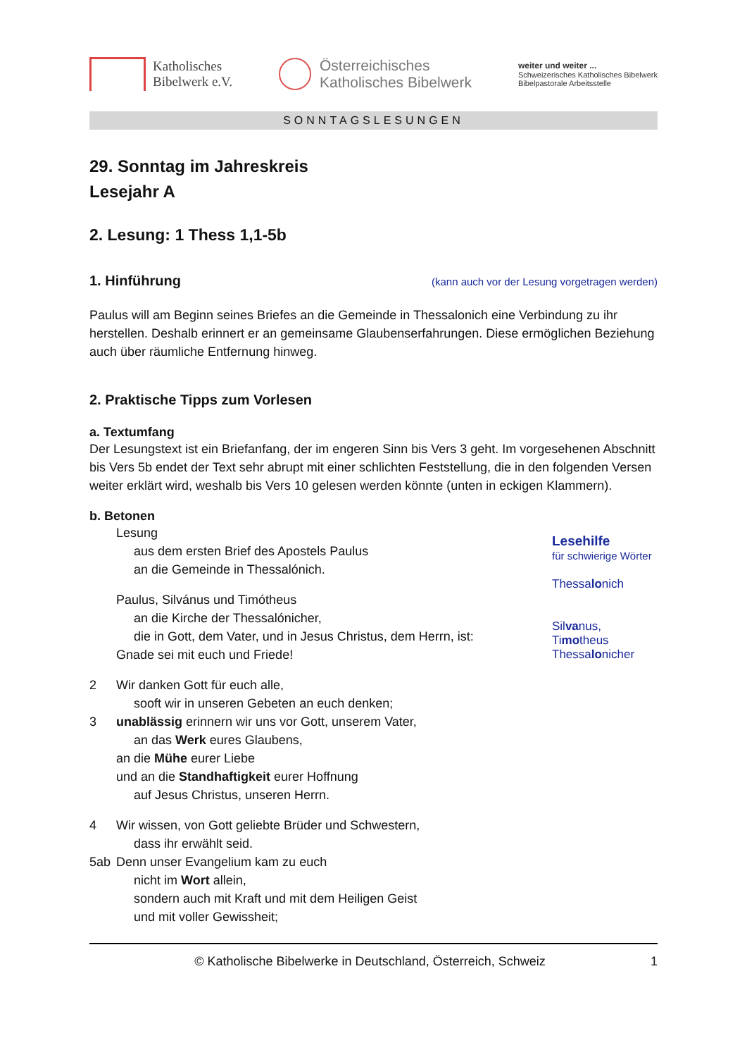Katholisches
Bibelwerk e.V.
Österreichisches
Katholisches Bibelwerk
weiter und weiter ...
Schweizerisches Katholisches Bibelwerk
Bibelpastorale Arbeitsstelle
SONNTAGSLESUNGEN
29. Sonntag im Jahreskreis
Lesejahr A
2. Lesung: 1 Thess 1,1-5b
1. Hinführung
(kann auch vor der Lesung vorgetragen werden)
Paulus will am Beginn seines Briefes an die Gemeinde in Thessalonich eine Verbindung zu ihr herstellen. Deshalb erinnert er an gemeinsame Glaubenserfahrungen. Diese ermöglichen Beziehung auch über räumliche Entfernung hinweg.
2. Praktische Tipps zum Vorlesen
a. Textumfang
Der Lesungstext ist ein Briefanfang, der im engeren Sinn bis Vers 3 geht. Im vorgesehenen Abschnitt bis Vers 5b endet der Text sehr abrupt mit einer schlichten Feststellung, die in den folgenden Versen weiter erklärt wird, weshalb bis Vers 10 gelesen werden könnte (unten in eckigen Klammern).
b. Betonen
Lesung
aus dem ersten Brief des Apostels Paulus
an die Gemeinde in Thessalónich.
Paulus, Silvánus und Timótheus
an die Kirche der Thessalónicher,
die in Gott, dem Vater, und in Jesus Christus, dem Herrn, ist:
Gnade sei mit euch und Friede!
2 Wir danken Gott für euch alle,
sooft wir in unseren Gebeten an euch denken;
3 unablässig erinnern wir uns vor Gott, unserem Vater,
an das Werk eures Glaubens,
an die Mühe eurer Liebe
und an die Standhaftigkeit eurer Hoffnung
auf Jesus Christus, unseren Herrn.
4 Wir wissen, von Gott geliebte Brüder und Schwestern,
dass ihr erwählt seid.
5ab Denn unser Evangelium kam zu euch
nicht im Wort allein,
sondern auch mit Kraft und mit dem Heiligen Geist
und mit voller Gewissheit;
Lesehilfe
für schwierige Wörter
Thessalonich
Silvanus, Timotheus
Thessalonicher
© Katholische Bibelwerke in Deutschland, Österreich, Schweiz 1